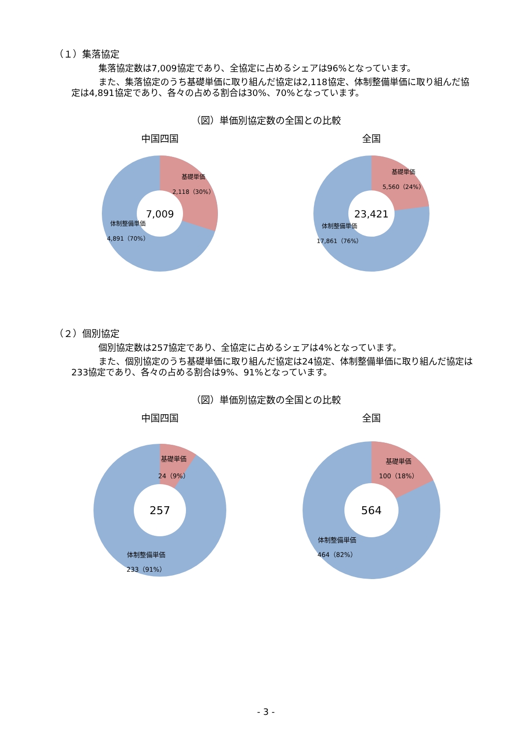（１）集落協定
集落協定数は7,009協定であり、全協定に占めるシェアは96%となっています。
また、集落協定のうち基礎単価に取り組んだ協定は2,118協定、体制整備単価に取り組んだ協定は4,891協定であり、各々の占める割合は30%、70%となっています。
（図）単価別協定数の全国との比較
中国四国
7,009
基礎単価
2,118（30%）
体制整備単価
4,891（70%）
全国
23,421
基礎単価
5,560（24%）
体制整備単価
17,861（76%）
（２）個別協定
個別協定数は257協定であり、全協定に占めるシェアは4%となっています。
また、個別協定のうち基礎単価に取り組んだ協定は24協定、体制整備単価に取り組んだ協定は233協定であり、各々の占める割合は9%、91%となっています。
（図）単価別協定数の全国との比較
中国四国
257
基礎単価
24（9%）
体制整備単価
233（91%）
全国
564
基礎単価
100（18%）
体制整備単価
464（82%）
- 3 -